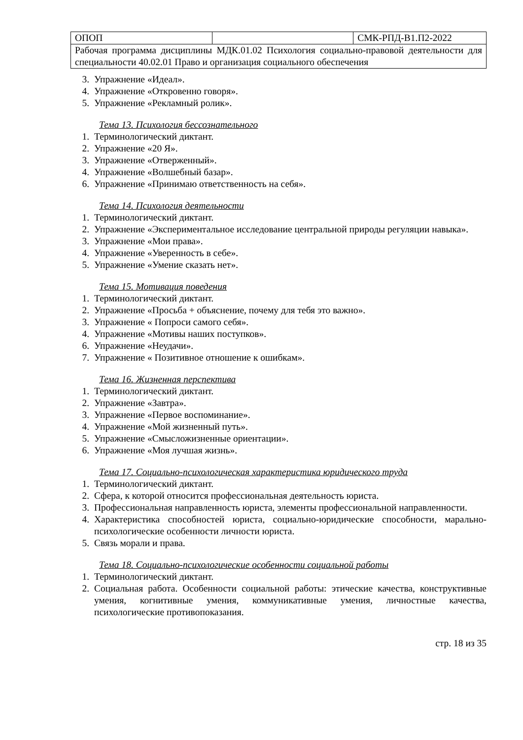| ОПОП | | СМК-РПД-В1.П2-2022 |
| Рабочая программа дисциплины МДК.01.02 Психология социально-правовой деятельности для специальности 40.02.01 Право и организация социального обеспечения | | |
3. Упражнение «Идеал».
4. Упражнение «Откровенно говоря».
5. Упражнение «Рекламный ролик».
Тема 13. Психология бессознательного
1. Терминологический диктант.
2. Упражнение «20 Я».
3. Упражнение «Отверженный».
4. Упражнение «Волшебный базар».
6. Упражнение «Принимаю ответственность на себя».
Тема 14. Психология деятельности
1. Терминологический диктант.
2. Упражнение «Экспериментальное исследование центральной природы регуляции навыка».
3. Упражнение «Мои права».
4. Упражнение «Уверенность в себе».
5. Упражнение «Умение сказать нет».
Тема 15. Мотивация поведения
1. Терминологический диктант.
2. Упражнение «Просьба + объяснение, почему для тебя это важно».
3. Упражнение « Попроси самого себя».
4. Упражнение «Мотивы наших поступков».
6. Упражнение «Неудачи».
7. Упражнение « Позитивное отношение к ошибкам».
Тема 16. Жизненная перспектива
1. Терминологический диктант.
2. Упражнение «Завтра».
3. Упражнение «Первое воспоминание».
4. Упражнение «Мой жизненный путь».
5. Упражнение «Смысложизненные ориентации».
6. Упражнение «Моя лучшая жизнь».
Тема 17. Социально-психологическая характеристика юридического труда
1. Терминологический диктант.
2. Сфера, к которой относится профессиональная деятельность юриста.
3. Профессиональная направленность юриста, элементы профессиональной направленности.
4. Характеристика способностей юриста, социально-юридические способности, марально-психологические особенности личности юриста.
5. Связь морали и права.
Тема 18. Социально-психологические особенности социальной работы
1. Терминологический диктант.
2. Социальная работа. Особенности социальной работы: этические качества, конструктивные умения, когнитивные умения, коммуникативные умения, личностные качества, психологические противопоказания.
стр. 18 из 35